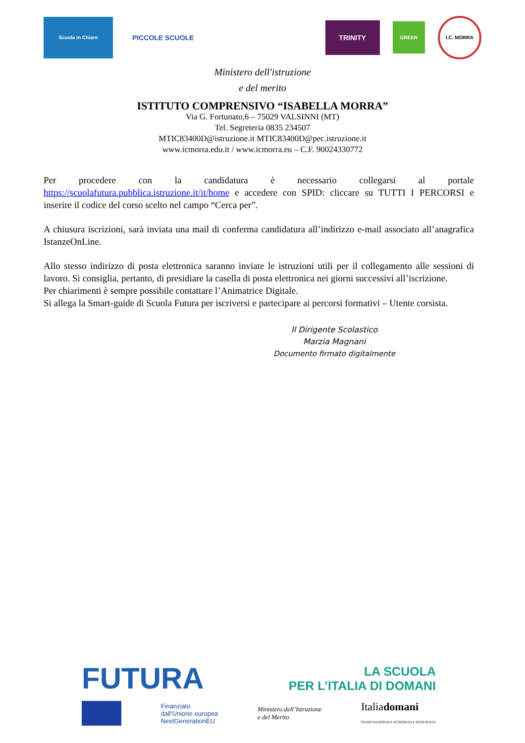Scuola in Chiaro
PICCOLE SCUOLE
TRINITY
GREEN
I.C. MORRA
Ministero dell'istruzione
e del merito
ISTITUTO COMPRENSIVO “ISABELLA MORRA”
Via G. Fortunato,6 – 75029 VALSINNI (MT)
Tel. Segreteria 0835 234507
MTIC83400D@istruzione.it MTIC83400D@pec.istruzione.it
www.icmorra.edu.it / www.icmorra.eu – C.F. 90024330772
Per procedere con la candidatura è necessario collegarsi al portale https://scuolafutura.pubblica.istruzione.it/it/home e accedere con SPID: cliccare su TUTTI I PERCORSI e inserire il codice del corso scelto nel campo “Cerca per”.
A chiusura iscrizioni, sarà inviata una mail di conferma candidatura all’indirizzo e-mail associato all’anagrafica IstanzeOnLine.
Allo stesso indirizzo di posta elettronica saranno inviate le istruzioni utili per il collegamento alle sessioni di lavoro. Si consiglia, pertanto, di presidiare la casella di posta elettronica nei giorni successivi all’iscrizione.
Per chiarimenti è sempre possibile contattare l’Animatrice Digitale.
Si allega la Smart-guide di Scuola Futura per iscriversi e partecipare ai percorsi formativi – Utente corsista.
Il Dirigente Scolastico
Marzia Magnani
Documento firmato digitalmente
FUTURA LA SCUOLA
PER L’ITALIA DI DOMANI
Finanziato
dall’Unione europea
NextGenerationEU Ministero dell’Istruzione
e del Merito Italiadomani
PIANO NAZIONALE DI RIPRESA E RESILIENZA